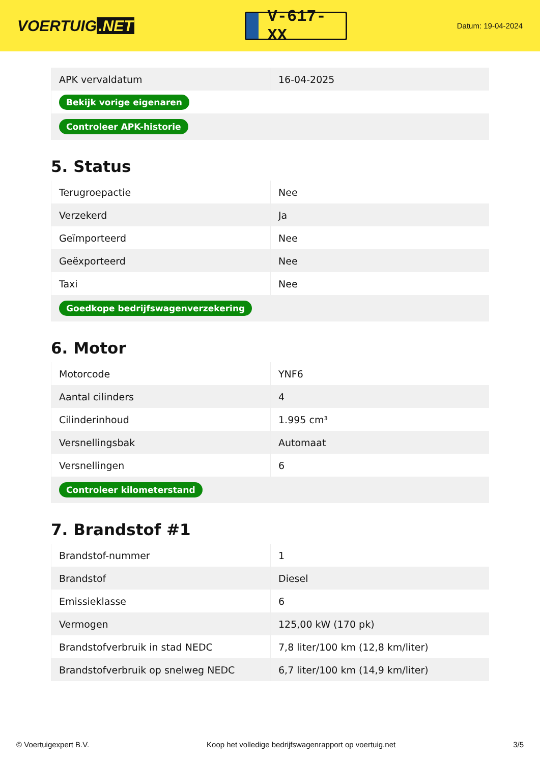VOERTUIG.NET
V-617-XX
Datum: 19-04-2024
| APK vervaldatum | 16-04-2025 |
| Bekijk vorige eigenaren | |
| Controleer APK-historie | |
5. Status
| Terugroepactie | Nee |
| Verzekerd | Ja |
| Geïmporteerd | Nee |
| Geëxporteerd | Nee |
| Taxi | Nee |
| Goedkope bedrijfswagenverzekering | |
6. Motor
| Motorcode | YNF6 |
| Aantal cilinders | 4 |
| Cilinderinhoud | 1.995 cm³ |
| Versnellingsbak | Automaat |
| Versnellingen | 6 |
| Controleer kilometerstand | |
7. Brandstof #1
| Brandstof-nummer | 1 |
| Brandstof | Diesel |
| Emissieklasse | 6 |
| Vermogen | 125,00 kW (170 pk) |
| Brandstofverbruik in stad NEDC | 7,8 liter/100 km (12,8 km/liter) |
| Brandstofverbruik op snelweg NEDC | 6,7 liter/100 km (14,9 km/liter) |
© Voertuigexpert B.V. Koop het volledige bedrijfswagenrapport op voertuig.net 3/5